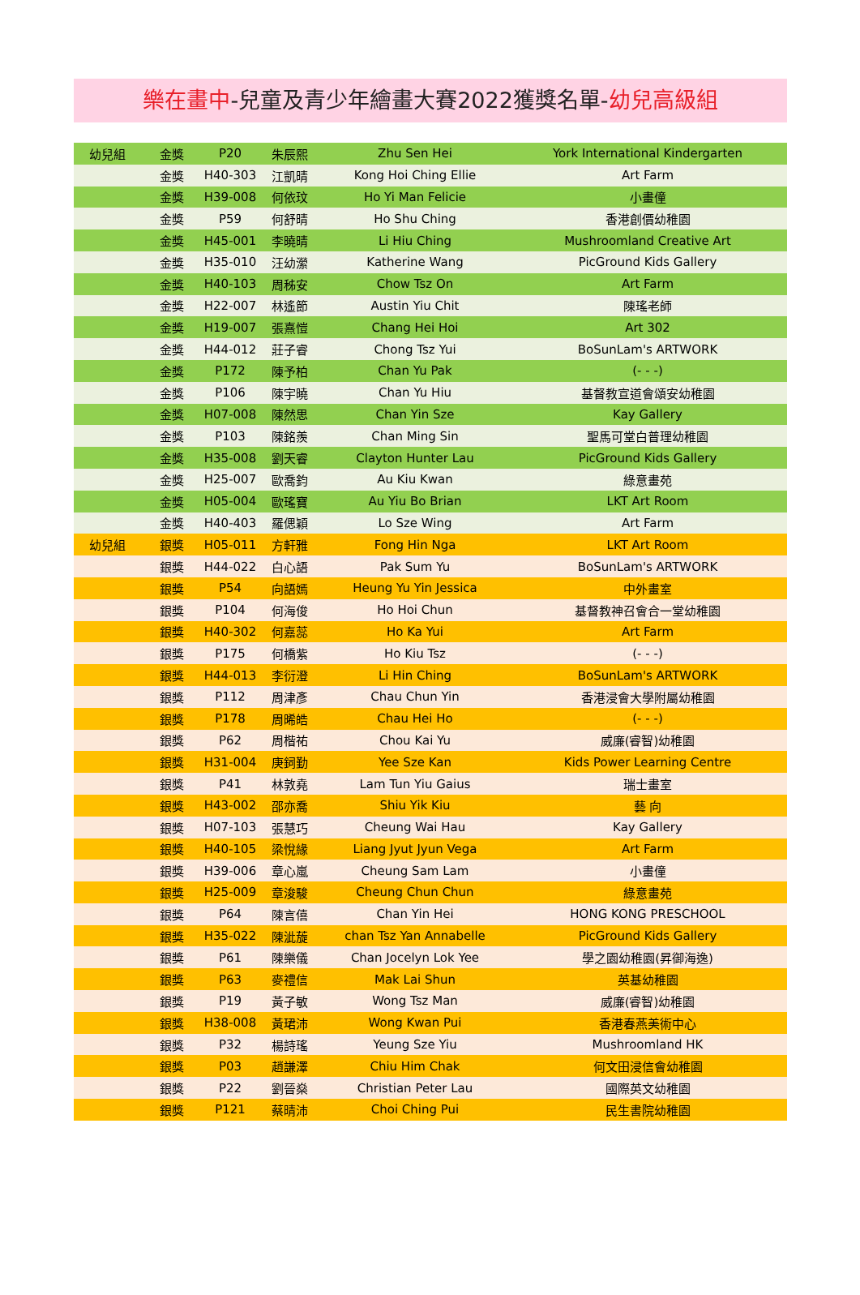樂在畫中-兒童及青少年繪畫大賽2022獲獎名單-幼兒高級組
| 幼兒組 | 金獎 | P20 | 朱辰熙 | Zhu Sen Hei | York International Kindergarten |
| | 金獎 | H40-303 | 江凱晴 | Kong Hoi Ching Ellie | Art Farm |
| | 金獎 | H39-008 | 何依玟 | Ho Yi Man Felicie | 小畫僮 |
| | 金獎 | P59 | 何舒晴 | Ho Shu Ching | 香港創價幼稚園 |
| | 金獎 | H45-001 | 李曉晴 | Li Hiu Ching | Mushroomland Creative Art |
| | 金獎 | H35-010 | 汪幼瀠 | Katherine Wang | PicGround Kids Gallery |
| | 金獎 | H40-103 | 周秭安 | Chow Tsz On | Art Farm |
| | 金獎 | H22-007 | 林遙節 | Austin Yiu Chit | 陳瑤老師 |
| | 金獎 | H19-007 | 張熹愷 | Chang Hei Hoi | Art 302 |
| | 金獎 | H44-012 | 莊子睿 | Chong Tsz Yui | BoSunLam's ARTWORK |
| | 金獎 | P172 | 陳予柏 | Chan Yu Pak | (- - -) |
| | 金獎 | P106 | 陳宇曉 | Chan Yu Hiu | 基督教宣道會頌安幼稚園 |
| | 金獎 | H07-008 | 陳然思 | Chan Yin Sze | Kay Gallery |
| | 金獎 | P103 | 陳銘羨 | Chan Ming Sin | 聖馬可堂白普理幼稚園 |
| | 金獎 | H35-008 | 劉天睿 | Clayton Hunter Lau | PicGround Kids Gallery |
| | 金獎 | H25-007 | 歐喬鈞 | Au Kiu Kwan | 綠意畫苑 |
| | 金獎 | H05-004 | 歐瑤寶 | Au Yiu Bo Brian | LKT Art Room |
| | 金獎 | H40-403 | 羅偲穎 | Lo Sze Wing | Art Farm |
| 幼兒組 | 銀獎 | H05-011 | 方軒雅 | Fong Hin Nga | LKT Art Room |
| | 銀獎 | H44-022 | 白心語 | Pak Sum Yu | BoSunLam's ARTWORK |
| | 銀獎 | P54 | 向語嫣 | Heung Yu Yin Jessica | 中外畫室 |
| | 銀獎 | P104 | 何海俊 | Ho Hoi Chun | 基督教神召會合一堂幼稚園 |
| | 銀獎 | H40-302 | 何嘉蕊 | Ho Ka Yui | Art Farm |
| | 銀獎 | P175 | 何橋紫 | Ho Kiu Tsz | (- - -) |
| | 銀獎 | H44-013 | 李衍澄 | Li Hin Ching | BoSunLam's ARTWORK |
| | 銀獎 | P112 | 周津彥 | Chau Chun Yin | 香港浸會大學附屬幼稚園 |
| | 銀獎 | P178 | 周晞皓 | Chau Hei Ho | (- - -) |
| | 銀獎 | P62 | 周楷祐 | Chou Kai Yu | 威廉(睿智)幼稚園 |
| | 銀獎 | H31-004 | 庚鉰勤 | Yee Sze Kan | Kids Power Learning Centre |
| | 銀獎 | P41 | 林敦堯 | Lam Tun Yiu Gaius | 瑞士畫室 |
| | 銀獎 | H43-002 | 邵亦喬 | Shiu Yik Kiu | 藝 向 |
| | 銀獎 | H07-103 | 張慧巧 | Cheung Wai Hau | Kay Gallery |
| | 銀獎 | H40-105 | 梁悅緣 | Liang Jyut Jyun Vega | Art Farm |
| | 銀獎 | H39-006 | 章心嵐 | Cheung Sam Lam | 小畫僮 |
| | 銀獎 | H25-009 | 章浚駿 | Cheung Chun Chun | 綠意畫苑 |
| | 銀獎 | P64 | 陳言僖 | Chan Yin Hei | HONG KONG PRESCHOOL |
| | 銀獎 | H35-022 | 陳泚蔙 | chan Tsz Yan Annabelle | PicGround Kids Gallery |
| | 銀獎 | P61 | 陳樂儀 | Chan Jocelyn Lok Yee | 學之園幼稚園(昇御海逸) |
| | 銀獎 | P63 | 麥禮信 | Mak Lai Shun | 英基幼稚園 |
| | 銀獎 | P19 | 黃子敏 | Wong Tsz Man | 威廉(睿智)幼稚園 |
| | 銀獎 | H38-008 | 黃珺沛 | Wong Kwan Pui | 香港春燕美術中心 |
| | 銀獎 | P32 | 楊詩瑤 | Yeung Sze Yiu | Mushroomland HK |
| | 銀獎 | P03 | 趙謙澤 | Chiu Him Chak | 何文田浸信會幼稚園 |
| | 銀獎 | P22 | 劉晉燊 | Christian Peter Lau | 國際英文幼稚園 |
| | 銀獎 | P121 | 蔡晴沛 | Choi Ching Pui | 民生書院幼稚園 |